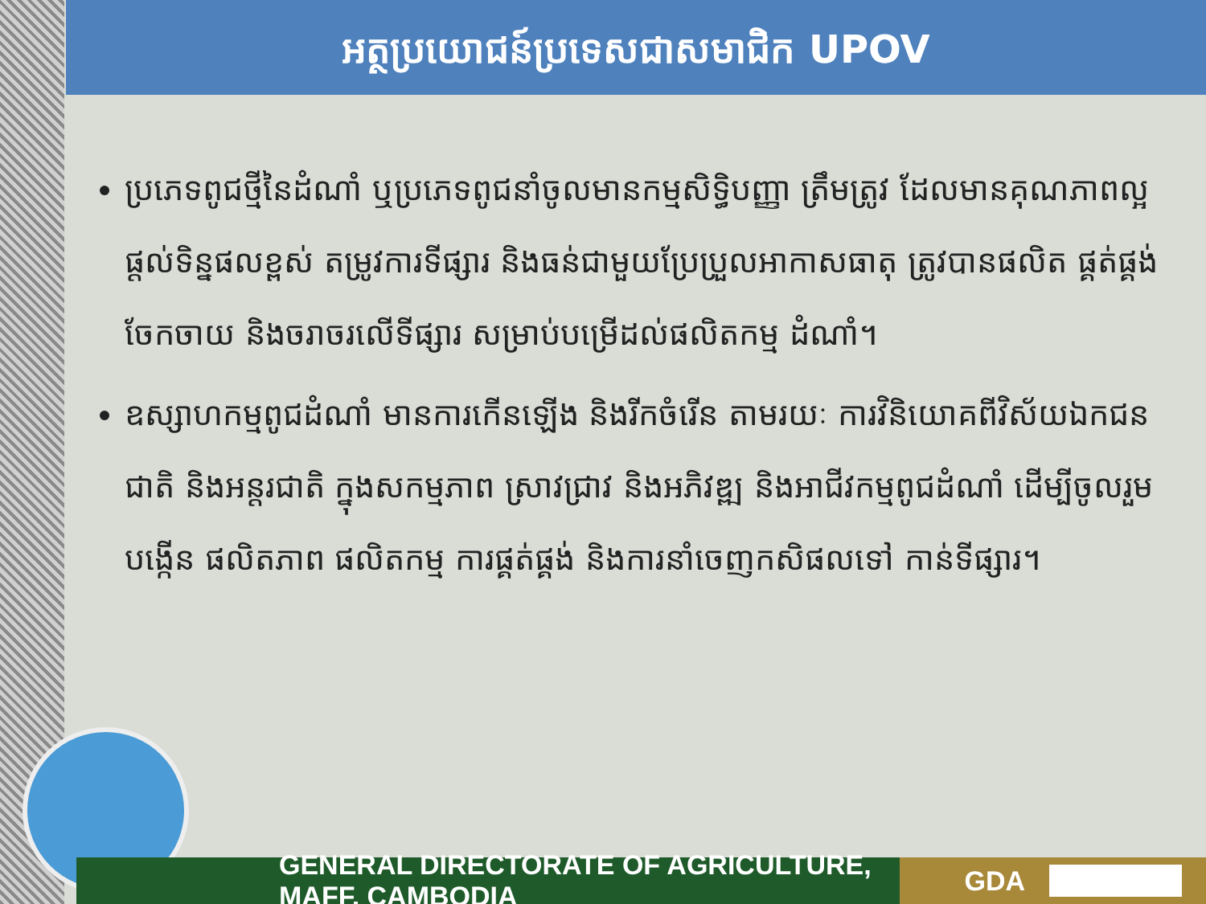អត្ថប្រយោជន៍ប្រទេសជាសមាជិក UPOV
ប្រភេទពូជថ្មីនៃដំណាំ ឬប្រភេទពូជនាំចូលមានកម្មសិទ្ធិបញ្ញា ត្រឹមត្រូវ ដែលមានគុណភាពល្អ ផ្តល់ទិន្នផលខ្ពស់ តម្រូវការទីផ្សារ និងធន់ជាមួយប្រែប្រួលអាកាសធាតុ ត្រូវបានផលិត ផ្គត់ផ្គង់ ចែកចាយ និងចរាចរលើទីផ្សារ សម្រាប់បម្រើដល់ផលិតកម្ម ដំណាំ។
ឧស្សាហកម្មពូជដំណាំ មានការកើនឡើង និងរីកចំរើន តាមរយៈ ការវិនិយោគពីវិស័យឯកជន ជាតិ និងអន្តរជាតិ ក្នុងសកម្មភាព ស្រាវជ្រាវ និងអភិវឌ្ឍ និងអាជីវកម្មពូជដំណាំ ដើម្បីចូលរួម បង្កើន ផលិតភាព ផលិតកម្ម ការផ្គត់ផ្គង់ និងការនាំចេញកសិផលទៅ កាន់ទីផ្សារ។
GENERAL DIRECTORATE OF AGRICULTURE, MAFF, CAMBODIA GDA